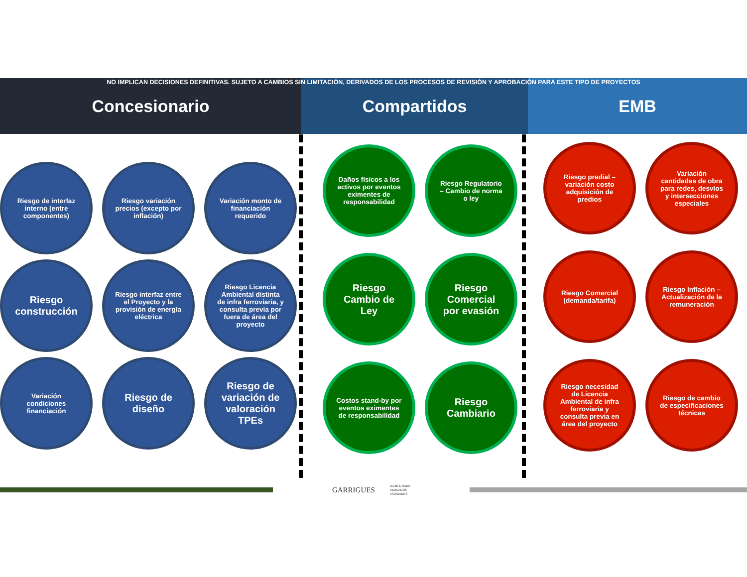NO IMPLICAN DECISIONES DEFINITIVAS. SUJETO A CAMBIOS SIN LIMITACIÓN, DERIVADOS DE LOS PROCESOS DE REVISIÓN Y APROBACIÓN PARA ESTE TIPO DE PROYECTOS
Concesionario Compartidos EMB
Riesgo de interfaz interno (entre componentes)
Riesgo variación precios (excepto por inflación)
Variación monto de financiación requerido
Riesgo construcción
Riesgo interfaz entre el Proyecto y la provisión de energía eléctrica
Riesgo Licencia Ambiental distinta de infra ferroviaria, y consulta previa por fuera de área del proyecto
Variación condiciones financiación
Riesgo de diseño
Riesgo de variación de valoración TPEs
Daños físicos a los activos por eventos eximentes de responsabilidad
Riesgo Regulatorio – Cambio de norma o ley
Riesgo Cambio de Ley
Riesgo Comercial por evasión
Costos stand-by por eventos eximentes de responsabilidad
Riesgo Cambiario
Riesgo predial – variación costo adquisición de predios
Variación cantidades de obra para redes, desvíos y intersecciones especiales
Riesgo Comercial (demanda/tarifa)
Riesgo Inflación – Actualización de la remuneración
Riesgo necesidad de Licencia Ambiental de infra ferroviaria y consulta previa en área del proyecto
Riesgo de cambio de especificaciones técnicas
GARRIGUES Durán & Osorio
ABOGADOS
ASOCIADOS